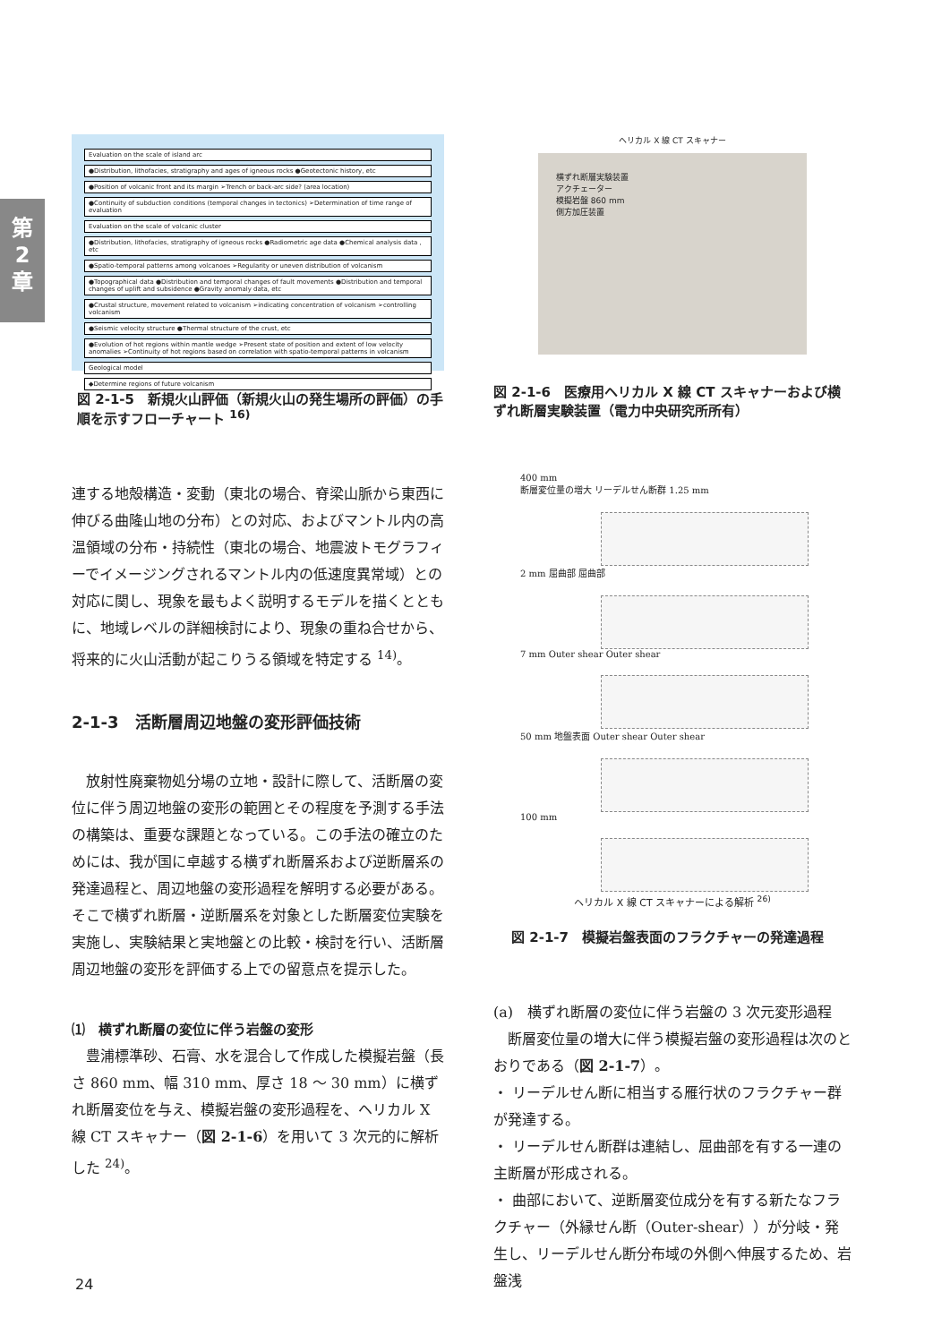第
2
章
Evaluation on the scale of island arc
●Distribution, lithofacies, stratigraphy and ages of igneous rocks ●Geotectonic history, etc
●Position of volcanic front and its margin ➢Trench or back-arc side? (area location)
●Continuity of subduction conditions (temporal changes in tectonics) ➢Determination of time range of evaluation
Evaluation on the scale of volcanic cluster
●Distribution, lithofacies, stratigraphy of igneous rocks ●Radiometric age data ●Chemical analysis data , etc
●Spatio-temporal patterns among volcanoes ➢Regularity or uneven distribution of volcanism
●Topographical data ●Distribution and temporal changes of fault movements ●Distribution and temporal changes of uplift and subsidence ●Gravity anomaly data, etc
●Crustal structure, movement related to volcanism ➢indicating concentration of volcanism ➢controlling volcanism
●Seismic velocity structure ●Thermal structure of the crust, etc
●Evolution of hot regions within mantle wedge ➢Present state of position and extent of low velocity anomalies ➢Continuity of hot regions based on correlation with spatio-temporal patterns in volcanism
Geological model
◆Determine regions of future volcanism
図 2-1-5　新規火山評価（新規火山の発生場所の評価）の手順を示すフローチャート <sup>16)</sup>
連する地殻構造・変動（東北の場合、脊梁山脈から東西に伸びる曲隆山地の分布）との対応、およびマントル内の高温領域の分布・持続性（東北の場合、地震波トモグラフィーでイメージングされるマントル内の低速度異常域）との対応に関し、現象を最もよく説明するモデルを描くとともに、地域レベルの詳細検討により、現象の重ね合せから、将来的に火山活動が起こりうる領域を特定する <sup>14)</sup>。
2-1-3　活断層周辺地盤の変形評価技術
　放射性廃棄物処分場の立地・設計に際して、活断層の変位に伴う周辺地盤の変形の範囲とその程度を予測する手法の構築は、重要な課題となっている。この手法の確立のためには、我が国に卓越する横ずれ断層系および逆断層系の発達過程と、周辺地盤の変形過程を解明する必要がある。そこで横ずれ断層・逆断層系を対象とした断層変位実験を実施し、実験結果と実地盤との比較・検討を行い、活断層周辺地盤の変形を評価する上での留意点を提示した。
⑴　横ずれ断層の変位に伴う岩盤の変形
　豊浦標準砂、石膏、水を混合して作成した模擬岩盤（長さ 860 mm、幅 310 mm、厚さ 18 ～ 30 mm）に横ずれ断層変位を与え、模擬岩盤の変形過程を、ヘリカル X 線 CT スキャナー（図 2-1-6）を用いて 3 次元的に解析した <sup>24)</sup>。
ヘリカル X 線 CT スキャナー
横ずれ断層実験装置
アクチェーター
模擬岩盤 860 mm
側方加圧装置
図 2-1-6　医療用ヘリカル X 線 CT スキャナーおよび横ずれ断層実験装置（電力中央研究所所有）
400 mm
断層変位量の増大 リーデルせん断群 1.25 mm
2 mm 屈曲部 屈曲部
7 mm Outer shear Outer shear
50 mm 地盤表面 Outer shear Outer shear
100 mm
ヘリカル X 線 CT スキャナーによる解析 <sup>26)</sup>
図 2-1-7　模擬岩盤表面のフラクチャーの発達過程
(a)　横ずれ断層の変位に伴う岩盤の 3 次元変形過程
　断層変位量の増大に伴う模擬岩盤の変形過程は次のとおりである（図 2-1-7）。
・ リーデルせん断に相当する雁行状のフラクチャー群が発達する。
・ リーデルせん断群は連結し、屈曲部を有する一連の主断層が形成される。
・ 曲部において、逆断層変位成分を有する新たなフラクチャー（外縁せん断（Outer-shear））が分岐・発生し、リーデルせん断分布域の外側へ伸展するため、岩盤浅
24